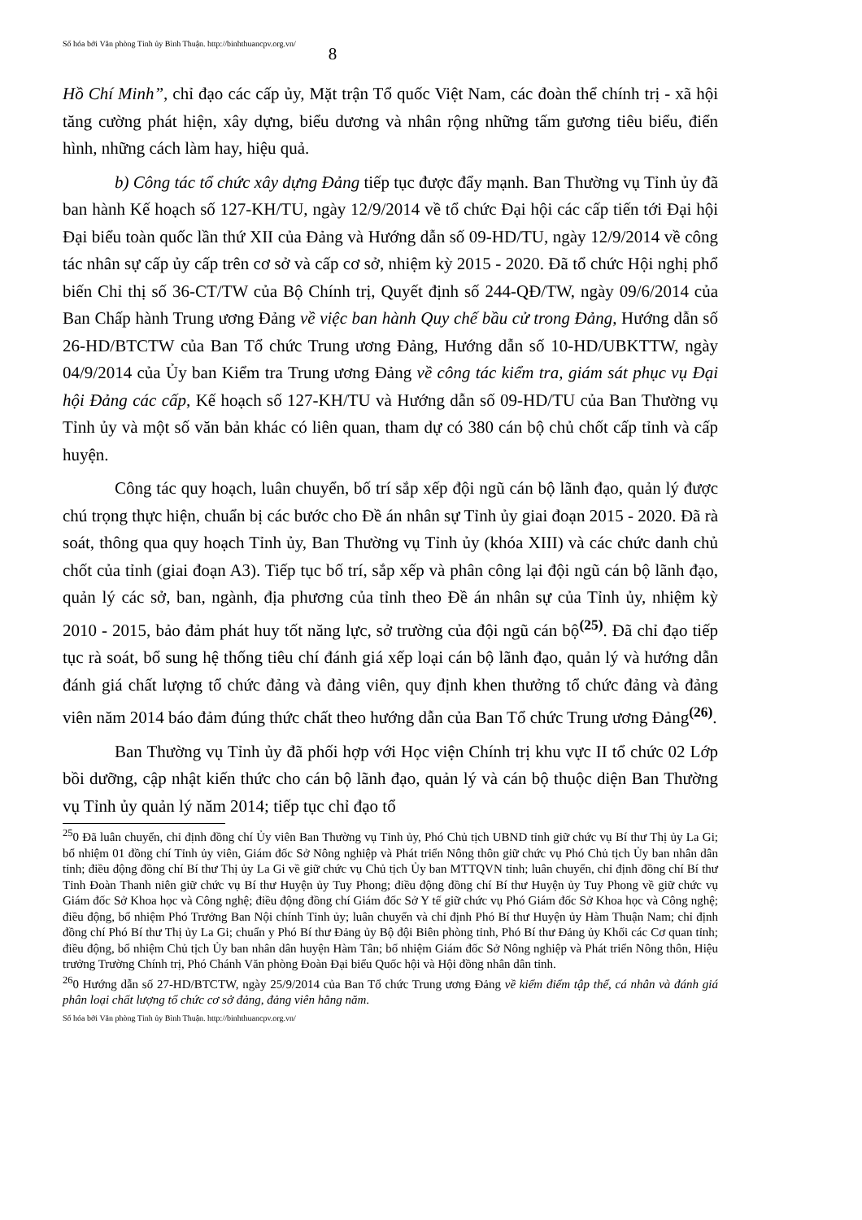Số hóa bởi Văn phòng Tỉnh ủy Bình Thuận. http://binhthuancpv.org.vn/ 8
Hồ Chí Minh”, chỉ đạo các cấp ủy, Mặt trận Tổ quốc Việt Nam, các đoàn thể chính trị - xã hội tăng cường phát hiện, xây dựng, biểu dương và nhân rộng những tấm gương tiêu biểu, điển hình, những cách làm hay, hiệu quả.
b) Công tác tổ chức xây dựng Đảng tiếp tục được đẩy mạnh. Ban Thường vụ Tỉnh ủy đã ban hành Kế hoạch số 127-KH/TU, ngày 12/9/2014 về tổ chức Đại hội các cấp tiến tới Đại hội Đại biểu toàn quốc lần thứ XII của Đảng và Hướng dẫn số 09-HD/TU, ngày 12/9/2014 về công tác nhân sự cấp ủy cấp trên cơ sở và cấp cơ sở, nhiệm kỳ 2015 - 2020. Đã tổ chức Hội nghị phổ biến Chỉ thị số 36-CT/TW của Bộ Chính trị, Quyết định số 244-QĐ/TW, ngày 09/6/2014 của Ban Chấp hành Trung ương Đảng về việc ban hành Quy chế bầu cử trong Đảng, Hướng dẫn số 26-HD/BTCTW của Ban Tổ chức Trung ương Đảng, Hướng dẫn số 10-HD/UBKTTW, ngày 04/9/2014 của Ủy ban Kiểm tra Trung ương Đảng về công tác kiểm tra, giám sát phục vụ Đại hội Đảng các cấp, Kế hoạch số 127-KH/TU và Hướng dẫn số 09-HD/TU của Ban Thường vụ Tỉnh ủy và một số văn bản khác có liên quan, tham dự có 380 cán bộ chủ chốt cấp tỉnh và cấp huyện.
Công tác quy hoạch, luân chuyển, bố trí sắp xếp đội ngũ cán bộ lãnh đạo, quản lý được chú trọng thực hiện, chuẩn bị các bước cho Đề án nhân sự Tỉnh ủy giai đoạn 2015 - 2020. Đã rà soát, thông qua quy hoạch Tỉnh ủy, Ban Thường vụ Tỉnh ủy (khóa XIII) và các chức danh chủ chốt của tỉnh (giai đoạn A3). Tiếp tục bố trí, sắp xếp và phân công lại đội ngũ cán bộ lãnh đạo, quản lý các sở, ban, ngành, địa phương của tỉnh theo Đề án nhân sự của Tỉnh ủy, nhiệm kỳ 2010 - 2015, bảo đảm phát huy tốt năng lực, sở trường của đội ngũ cán bộ<sup>(25)</sup>. Đã chỉ đạo tiếp tục rà soát, bổ sung hệ thống tiêu chí đánh giá xếp loại cán bộ lãnh đạo, quản lý và hướng dẫn đánh giá chất lượng tổ chức đảng và đảng viên, quy định khen thưởng tổ chức đảng và đảng viên năm 2014 báo đảm đúng thức chất theo hướng dẫn của Ban Tổ chức Trung ương Đảng<sup>(26)</sup>.
Ban Thường vụ Tỉnh ủy đã phối hợp với Học viện Chính trị khu vực II tổ chức 02 Lớp bồi dưỡng, cập nhật kiến thức cho cán bộ lãnh đạo, quản lý và cán bộ thuộc diện Ban Thường vụ Tỉnh ủy quản lý năm 2014; tiếp tục chỉ đạo tổ
<sup>25</sup> 0 Đã luân chuyển, chỉ định đồng chí Ủy viên Ban Thường vụ Tỉnh ủy, Phó Chủ tịch UBND tỉnh giữ chức vụ Bí thư Thị ủy La Gi; bổ nhiệm 01 đồng chí Tỉnh ủy viên, Giám đốc Sở Nông nghiệp và Phát triển Nông thôn giữ chức vụ Phó Chủ tịch Ủy ban nhân dân tỉnh; điều động đồng chí Bí thư Thị ủy La Gi về giữ chức vụ Chủ tịch Ủy ban MTTQVN tỉnh; luân chuyển, chỉ định đồng chí Bí thư Tỉnh Đoàn Thanh niên giữ chức vụ Bí thư Huyện ủy Tuy Phong; điều động đồng chí Bí thư Huyện ủy Tuy Phong về giữ chức vụ Giám đốc Sở Khoa học và Công nghệ; điều động đồng chí Giám đốc Sở Y tế giữ chức vụ Phó Giám đốc Sở Khoa học và Công nghệ; điều động, bổ nhiệm Phó Trưởng Ban Nội chính Tỉnh ủy; luân chuyển và chỉ định Phó Bí thư Huyện ủy Hàm Thuận Nam; chỉ định đồng chí Phó Bí thư Thị ủy La Gi; chuẩn y Phó Bí thư Đảng ủy Bộ đội Biên phòng tỉnh, Phó Bí thư Đảng ủy Khối các Cơ quan tỉnh; điều động, bổ nhiệm Chủ tịch Ủy ban nhân dân huyện Hàm Tân; bổ nhiệm Giám đốc Sở Nông nghiệp và Phát triển Nông thôn, Hiệu trưởng Trường Chính trị, Phó Chánh Văn phòng Đoàn Đại biểu Quốc hội và Hội đồng nhân dân tỉnh.
<sup>26</sup> 0 Hướng dẫn số 27-HD/BTCTW, ngày 25/9/2014 của Ban Tổ chức Trung ương Đảng về kiểm điểm tập thể, cá nhân và đánh giá phân loại chất lượng tổ chức cơ sở đảng, đảng viên hằng năm.
Số hóa bởi Văn phòng Tỉnh ủy Bình Thuận. http://binhthuancpv.org.vn/